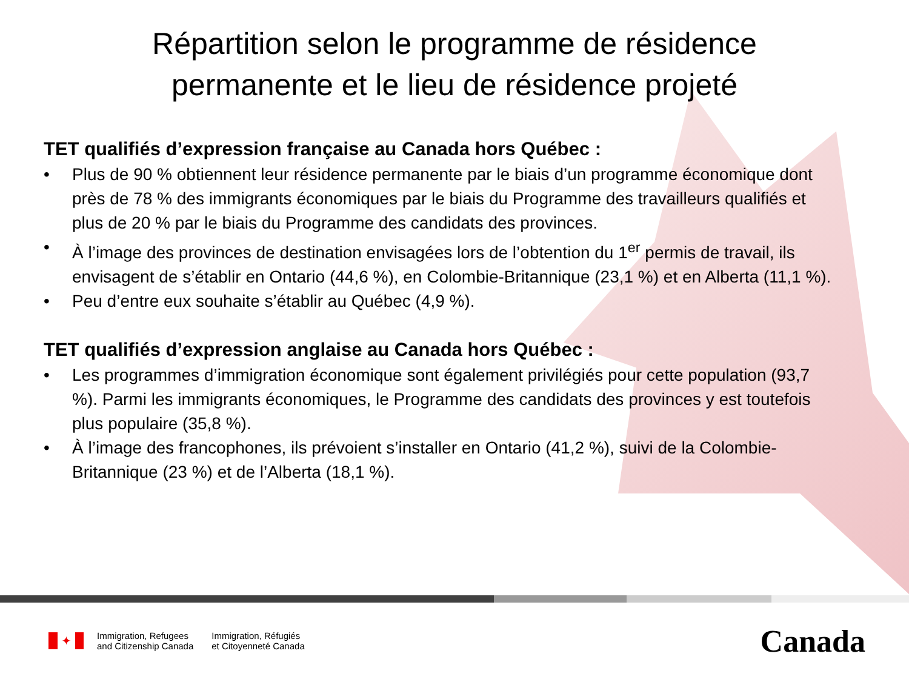Répartition selon le programme de résidence
permanente et le lieu de résidence projeté
TET qualifiés d’expression française au Canada hors Québec :
• Plus de 90 % obtiennent leur résidence permanente par le biais d’un programme économique dont près de 78 % des immigrants économiques par le biais du Programme des travailleurs qualifiés et plus de 20 % par le biais du Programme des candidats des provinces.
• À l’image des provinces de destination envisagées lors de l’obtention du 1<sup>er</sup> permis de travail, ils envisagent de s’établir en Ontario (44,6 %), en Colombie-Britannique (23,1 %) et en Alberta (11,1 %).
• Peu d’entre eux souhaite s’établir au Québec (4,9 %).
TET qualifiés d’expression anglaise au Canada hors Québec :
• Les programmes d’immigration économique sont également privilégiés pour cette population (93,7 %). Parmi les immigrants économiques, le Programme des candidats des provinces y est toutefois plus populaire (35,8 %).
• À l’image des francophones, ils prévoient s’installer en Ontario (41,2 %), suivi de la Colombie-Britannique (23 %) et de l’Alberta (18,1 %).
✦
Immigration, Refugees
and Citizenship Canada
Immigration, Réfugiés
et Citoyenneté Canada
Canada